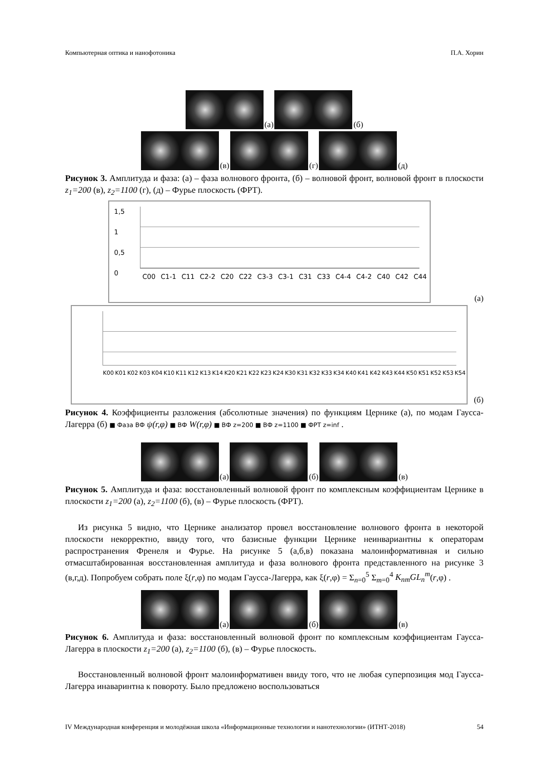Компьютерная оптика и нанофотоника П.А. Хорин
(а)
(б)
(в)
(г)
(д)
Рисунок 3. Амплитуда и фаза: (а) – фаза волнового фронта, (б) – волновой фронт, волновой фронт в плоскости z<sub>1</sub>=200 (в), z<sub>2</sub>=1100 (г), (д) – Фурье плоскость (ФРТ).
1,5
1
0,5
0
C00 C1-1 C11 C2-2 C20 C22 C3-3 C3-1 C31 C33 C4-4 C4-2 C40 C42 C44
(а)
K00 K01 K02 K03 K04 K10 K11 K12 K13 K14 K20 K21 K22 K23 K24 K30 K31 K32 K33 K34 K40 K41 K42 K43 K44 K50 K51 K52 K53 K54
(б)
Рисунок 4. Коэффициенты разложения (абсолютные значения) по функциям Цернике (а), по модам Гаусса-Лагерра (б) ■ Фаза ВФ ψ(r,φ) ■ ВФ W(r,φ) ■ ВФ z=200 ■ ВФ z=1100 ■ ФРТ z=inf .
(а)
(б)
(в)
Рисунок 5. Амплитуда и фаза: восстановленный волновой фронт по комплексным коэффициентам Цернике в плоскости z<sub>1</sub>=200 (а), z<sub>2</sub>=1100 (б), (в) – Фурье плоскость (ФРТ).
Из рисунка 5 видно, что Цернике анализатор провел восстановление волнового фронта в некоторой плоскости некорректно, ввиду того, что базисные функции Цернике неинвариантны к операторам распространения Френеля и Фурье. На рисунке 5 (а,б,в) показана малоинформативная и сильно отмасштабированная восстановленная амплитуда и фаза волнового фронта представленного на рисунке 3 (в,г,д). Попробуем собрать поле ξ(r,φ) по модам Гаусса-Лагерра, как ξ(r,φ) = Σ<sub>n=0</sub><sup>5</sup> Σ<sub>m=0</sub><sup>4</sup> K<sub>nm</sub>GL<sub>n</sub><sup>m</sup>(r,φ) .
(а)
(б)
(в)
Рисунок 6. Амплитуда и фаза: восстановленный волновой фронт по комплексным коэффициентам Гаусса-Лагерра в плоскости z<sub>1</sub>=200 (а), z<sub>2</sub>=1100 (б), (в) – Фурье плоскость.
Восстановленный волновой фронт малоинформативен ввиду того, что не любая суперпозиция мод Гаусса-Лагерра инаваринтна к повороту. Было предложено воспользоваться
IV Международная конференция и молодёжная школа «Информационные технологии и нанотехнологии» (ИТНТ-2018) 54